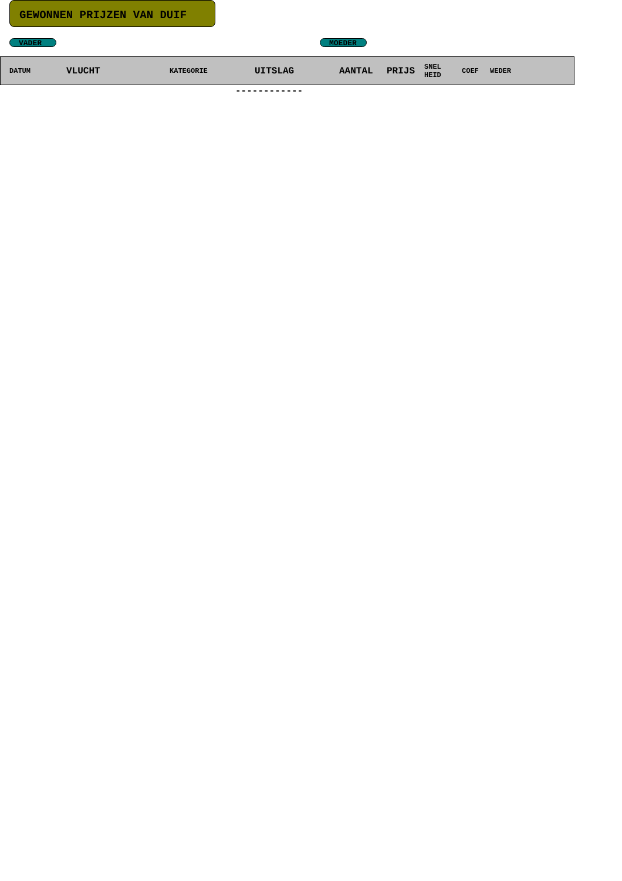GEWONNEN PRIJZEN VAN DUIF
VADER MOEDER
| DATUM | VLUCHT | KATEGORIE | UITSLAG | AANTAL | PRIJS | SNEL HEID | COEF | WEDER |
| --- | --- | --- | --- | --- | --- | --- | --- | --- |
------------